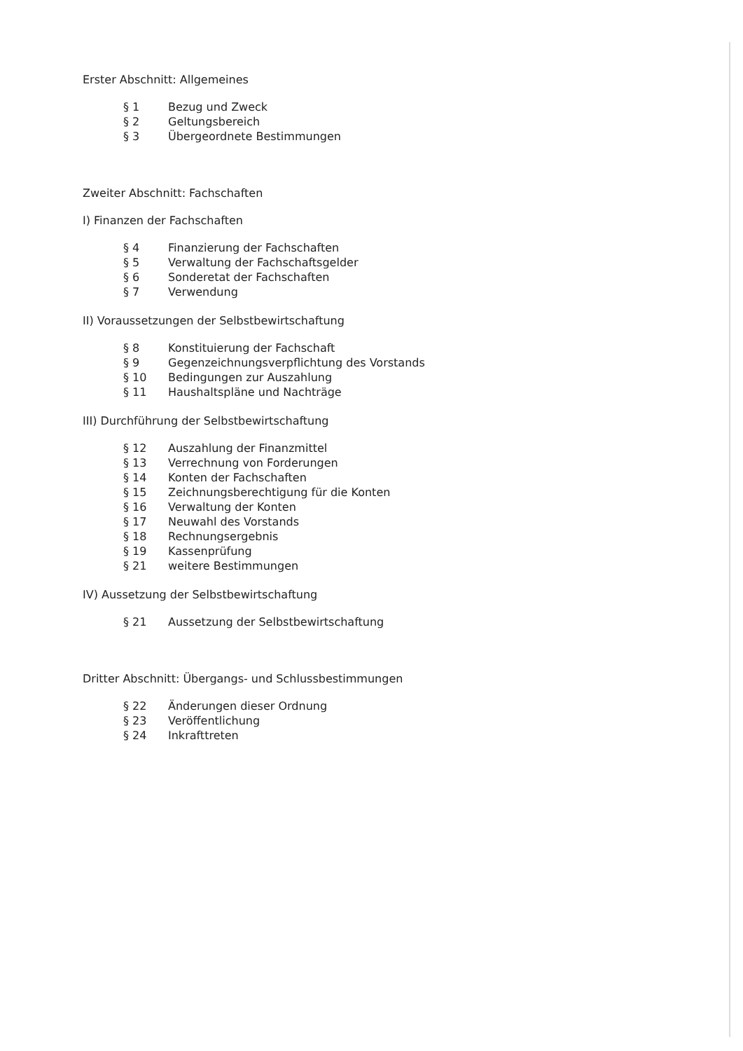Erster Abschnitt: Allgemeines
| § 1 | Bezug und Zweck |
| § 2 | Geltungsbereich |
| § 3 | Übergeordnete Bestimmungen |
Zweiter Abschnitt: Fachschaften
I) Finanzen der Fachschaften
| § 4 | Finanzierung der Fachschaften |
| § 5 | Verwaltung der Fachschaftsgelder |
| § 6 | Sonderetat der Fachschaften |
| § 7 | Verwendung |
II) Voraussetzungen der Selbstbewirtschaftung
| § 8 | Konstituierung der Fachschaft |
| § 9 | Gegenzeichnungsverpflichtung des Vorstands |
| § 10 | Bedingungen zur Auszahlung |
| § 11 | Haushaltspläne und Nachträge |
III) Durchführung der Selbstbewirtschaftung
| § 12 | Auszahlung der Finanzmittel |
| § 13 | Verrechnung von Forderungen |
| § 14 | Konten der Fachschaften |
| § 15 | Zeichnungsberechtigung für die Konten |
| § 16 | Verwaltung der Konten |
| § 17 | Neuwahl des Vorstands |
| § 18 | Rechnungsergebnis |
| § 19 | Kassenprüfung |
| § 21 | weitere Bestimmungen |
IV) Aussetzung der Selbstbewirtschaftung
| § 21 | Aussetzung der Selbstbewirtschaftung |
Dritter Abschnitt: Übergangs- und Schlussbestimmungen
| § 22 | Änderungen dieser Ordnung |
| § 23 | Veröffentlichung |
| § 24 | Inkrafttreten |